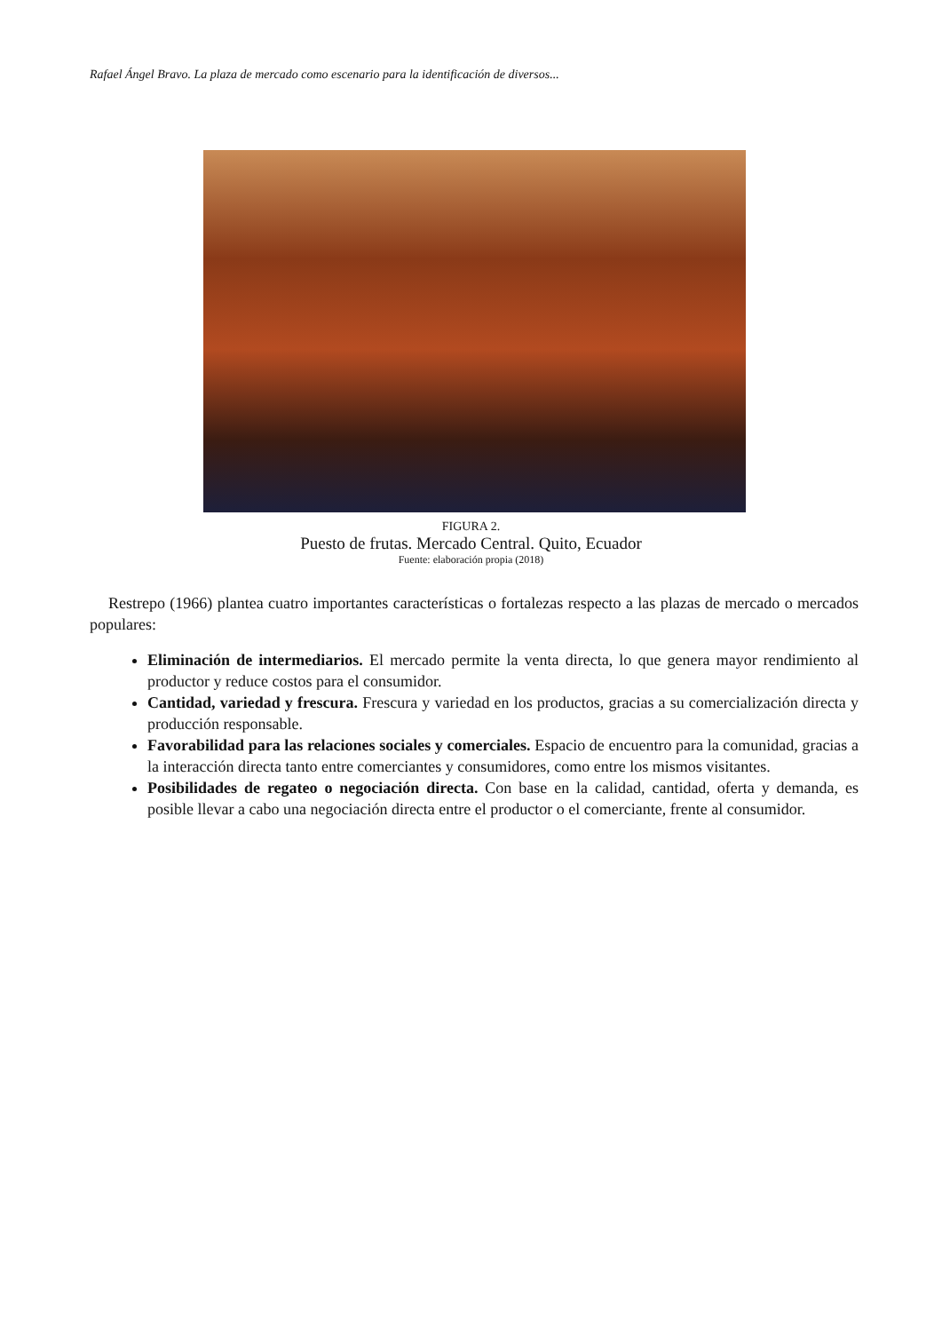Rafael Ángel Bravo. La plaza de mercado como escenario para la identificación de diversos...
FIGURA 2.
Puesto de frutas. Mercado Central. Quito, Ecuador
Fuente: elaboración propia (2018)
Restrepo (1966) plantea cuatro importantes características o fortalezas respecto a las plazas de mercado o mercados populares:
Eliminación de intermediarios. El mercado permite la venta directa, lo que genera mayor rendimiento al productor y reduce costos para el consumidor.
Cantidad, variedad y frescura. Frescura y variedad en los productos, gracias a su comercialización directa y producción responsable.
Favorabilidad para las relaciones sociales y comerciales. Espacio de encuentro para la comunidad, gracias a la interacción directa tanto entre comerciantes y consumidores, como entre los mismos visitantes.
Posibilidades de regateo o negociación directa. Con base en la calidad, cantidad, oferta y demanda, es posible llevar a cabo una negociación directa entre el productor o el comerciante, frente al consumidor.